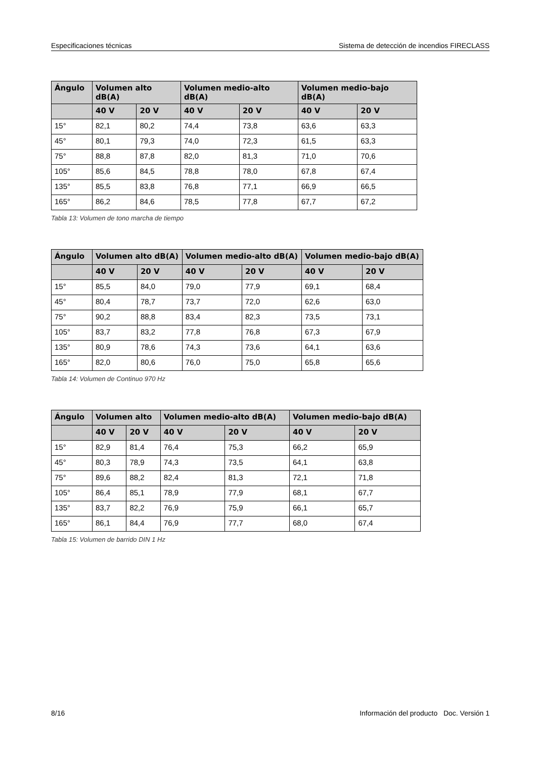Especificaciones técnicas Sistema de detección de incendios FIRECLASS
| Ángulo | Volumen alto dB(A) | | Volumen medio-alto dB(A) | | Volumen medio-bajo dB(A) | |
| --- | --- | --- | --- | --- | --- | --- |
| | 40 V | 20 V | 40 V | 20 V | 40 V | 20 V |
| 15° | 82,1 | 80,2 | 74,4 | 73,8 | 63,6 | 63,3 |
| 45° | 80,1 | 79,3 | 74,0 | 72,3 | 61,5 | 63,3 |
| 75° | 88,8 | 87,8 | 82,0 | 81,3 | 71,0 | 70,6 |
| 105° | 85,6 | 84,5 | 78,8 | 78,0 | 67,8 | 67,4 |
| 135° | 85,5 | 83,8 | 76,8 | 77,1 | 66,9 | 66,5 |
| 165° | 86,2 | 84,6 | 78,5 | 77,8 | 67,7 | 67,2 |
Tabla 13: Volumen de tono marcha de tiempo
| Ángulo | Volumen alto dB(A) | | Volumen medio-alto dB(A) | | Volumen medio-bajo dB(A) | |
| --- | --- | --- | --- | --- | --- | --- |
| | 40 V | 20 V | 40 V | 20 V | 40 V | 20 V |
| 15° | 85,5 | 84,0 | 79,0 | 77,9 | 69,1 | 68,4 |
| 45° | 80,4 | 78,7 | 73,7 | 72,0 | 62,6 | 63,0 |
| 75° | 90,2 | 88,8 | 83,4 | 82,3 | 73,5 | 73,1 |
| 105° | 83,7 | 83,2 | 77,8 | 76,8 | 67,3 | 67,9 |
| 135° | 80,9 | 78,6 | 74,3 | 73,6 | 64,1 | 63,6 |
| 165° | 82,0 | 80,6 | 76,0 | 75,0 | 65,8 | 65,6 |
Tabla 14: Volumen de Continuo 970 Hz
| Ángulo | Volumen alto | | Volumen medio-alto dB(A) | | Volumen medio-bajo dB(A) | |
| --- | --- | --- | --- | --- | --- | --- |
| | 40 V | 20 V | 40 V | 20 V | 40 V | 20 V |
| 15° | 82,9 | 81,4 | 76,4 | 75,3 | 66,2 | 65,9 |
| 45° | 80,3 | 78,9 | 74,3 | 73,5 | 64,1 | 63,8 |
| 75° | 89,6 | 88,2 | 82,4 | 81,3 | 72,1 | 71,8 |
| 105° | 86,4 | 85,1 | 78,9 | 77,9 | 68,1 | 67,7 |
| 135° | 83,7 | 82,2 | 76,9 | 75,9 | 66,1 | 65,7 |
| 165° | 86,1 | 84,4 | 76,9 | 77,7 | 68,0 | 67,4 |
Tabla 15: Volumen de barrido DIN 1 Hz
8/16 Información del producto Doc. Versión 1